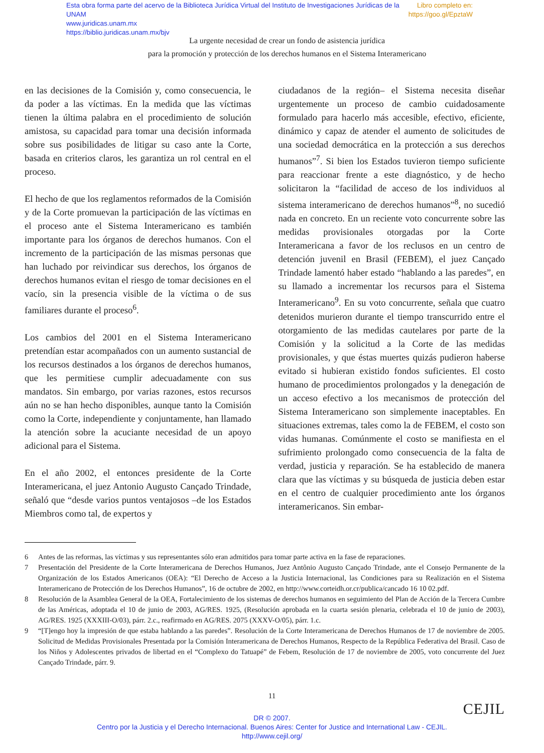Libro completo en:
https://goo.gl/EpztaW Esta obra forma parte del acervo de la Biblioteca Jurídica Virtual del Instituto de Investigaciones Jurídicas de la UNAM
www.juridicas.unam.mx
https://biblio.juridicas.unam.mx/bjv
La urgente necesidad de crear un fondo de asistencia jurídica
para la promoción y protección de los derechos humanos en el Sistema Interamericano
en las decisiones de la Comisión y, como consecuencia, le da poder a las víctimas. En la medida que las víctimas tienen la última palabra en el procedimiento de solución amistosa, su capacidad para tomar una decisión informada sobre sus posibilidades de litigar su caso ante la Corte, basada en criterios claros, les garantiza un rol central en el proceso.
El hecho de que los reglamentos reformados de la Comisión y de la Corte promuevan la participación de las víctimas en el proceso ante el Sistema Interamericano es también importante para los órganos de derechos humanos. Con el incremento de la participación de las mismas personas que han luchado por reivindicar sus derechos, los órganos de derechos humanos evitan el riesgo de tomar decisiones en el vacío, sin la presencia visible de la víctima o de sus familiares durante el proceso<sup>6</sup>.
Los cambios del 2001 en el Sistema Interamericano pretendían estar acompañados con un aumento sustancial de los recursos destinados a los órganos de derechos humanos, que les permitiese cumplir adecuadamente con sus mandatos. Sin embargo, por varias razones, estos recursos aún no se han hecho disponibles, aunque tanto la Comisión como la Corte, independiente y conjuntamente, han llamado la atención sobre la acuciante necesidad de un apoyo adicional para el Sistema.
En el año 2002, el entonces presidente de la Corte Interamericana, el juez Antonio Augusto Cançado Trindade, señaló que “desde varios puntos ventajosos –de los Estados Miembros como tal, de expertos y
ciudadanos de la región– el Sistema necesita diseñar urgentemente un proceso de cambio cuidadosamente formulado para hacerlo más accesible, efectivo, eficiente, dinámico y capaz de atender el aumento de solicitudes de una sociedad democrática en la protección a sus derechos humanos”<sup>7</sup>. Si bien los Estados tuvieron tiempo suficiente para reaccionar frente a este diagnóstico, y de hecho solicitaron la “facilidad de acceso de los individuos al sistema interamericano de derechos humanos”<sup>8</sup>, no sucedió nada en concreto. En un reciente voto concurrente sobre las medidas provisionales otorgadas por la Corte Interamericana a favor de los reclusos en un centro de detención juvenil en Brasil (FEBEM), el juez Cançado Trindade lamentó haber estado “hablando a las paredes”, en su llamado a incrementar los recursos para el Sistema Interamericano<sup>9</sup>. En su voto concurrente, señala que cuatro detenidos murieron durante el tiempo transcurrido entre el otorgamiento de las medidas cautelares por parte de la Comisión y la solicitud a la Corte de las medidas provisionales, y que éstas muertes quizás pudieron haberse evitado si hubieran existido fondos suficientes. El costo humano de procedimientos prolongados y la denegación de un acceso efectivo a los mecanismos de protección del Sistema Interamericano son simplemente inaceptables. En situaciones extremas, tales como la de FEBEM, el costo son vidas humanas. Comúnmente el costo se manifiesta en el sufrimiento prolongado como consecuencia de la falta de verdad, justicia y reparación. Se ha establecido de manera clara que las víctimas y su búsqueda de justicia deben estar en el centro de cualquier procedimiento ante los órganos interamericanos. Sin embar-
6 Antes de las reformas, las víctimas y sus representantes sólo eran admitidos para tomar parte activa en la fase de reparaciones.
7 Presentación del Presidente de la Corte Interamericana de Derechos Humanos, Juez Antônio Augusto Cançado Trindade, ante el Consejo Permanente de la Organización de los Estados Americanos (OEA): “El Derecho de Acceso a la Justicia Internacional, las Condiciones para su Realización en el Sistema Interamericano de Protección de los Derechos Humanos”, 16 de octubre de 2002, en http://www.corteidh.or.cr/publica/cancado 16 10 02.pdf.
8 Resolución de la Asamblea General de la OEA, Fortalecimiento de los sistemas de derechos humanos en seguimiento del Plan de Acción de la Tercera Cumbre de las Américas, adoptada el 10 de junio de 2003, AG/RES. 1925, (Resolución aprobada en la cuarta sesión plenaria, celebrada el 10 de junio de 2003), AG/RES. 1925 (XXXIII-O/03), párr. 2.c., reafirmado en AG/RES. 2075 (XXXV-O/05), párr. 1.c.
9 “[T]engo hoy la impresión de que estaba hablando a las paredes”. Resolución de la Corte Interamericana de Derechos Humanos de 17 de noviembre de 2005. Solicitud de Medidas Provisionales Presentada por la Comisión Interamericana de Derechos Humanos, Respecto de la República Federativa del Brasil. Caso de los Niños y Adolescentes privados de libertad en el “Complexo do Tatuapé” de Febem, Resolución de 17 de noviembre de 2005, voto concurrente del Juez Cançado Trindade, párr. 9.
11
CEJIL
DR © 2007.
Centro por la Justicia y el Derecho Internacional. Buenos Aires: Center for Justice and International Law - CEJIL.
http://www.cejil.org/